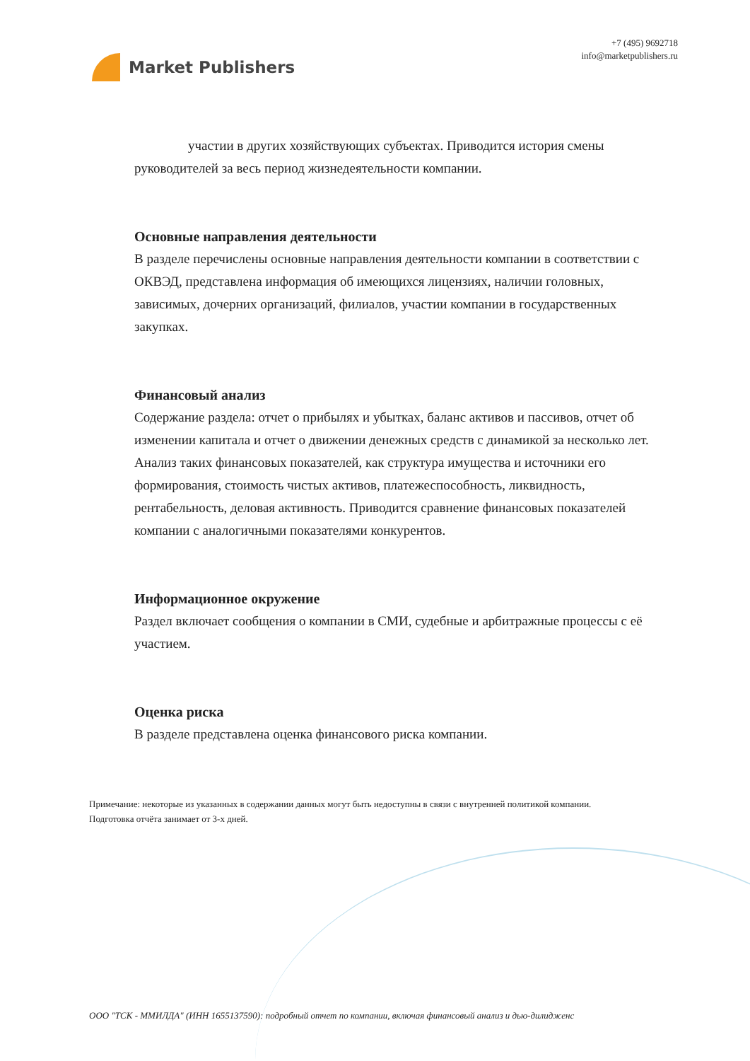Market Publishers
+7 (495) 9692718
info@marketpublishers.ru
участии в других хозяйствующих субъектах. Приводится история смены руководителей за весь период жизнедеятельности компании.
Основные направления деятельности
В разделе перечислены основные направления деятельности компании в соответствии с ОКВЭД, представлена информация об имеющихся лицензиях, наличии головных, зависимых, дочерних организаций, филиалов, участии компании в государственных закупках.
Финансовый анализ
Содержание раздела: отчет о прибылях и убытках, баланс активов и пассивов, отчет об изменении капитала и отчет о движении денежных средств с динамикой за несколько лет. Анализ таких финансовых показателей, как структура имущества и источники его формирования, стоимость чистых активов, платежеспособность, ликвидность, рентабельность, деловая активность. Приводится сравнение финансовых показателей компании с аналогичными показателями конкурентов.
Информационное окружение
Раздел включает сообщения о компании в СМИ, судебные и арбитражные процессы с её участием.
Оценка риска
В разделе представлена оценка финансового риска компании.
Примечание: некоторые из указанных в содержании данных могут быть недоступны в связи с внутренней политикой компании.
Подготовка отчёта занимает от 3-х дней.
ООО "ТСК - ММИЛДА" (ИНН 1655137590): подробный отчет по компании, включая финансовый анализ и дью-дилидженс